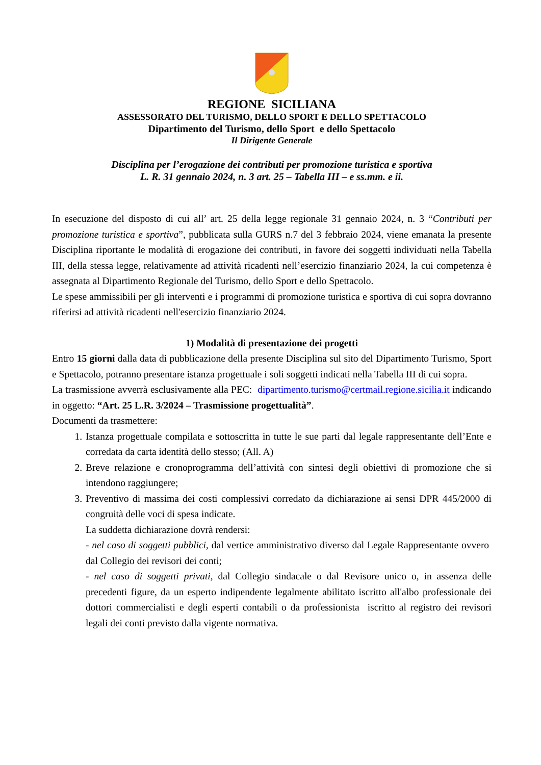REGIONE SICILIANA
ASSESSORATO DEL TURISMO, DELLO SPORT E DELLO SPETTACOLO
Dipartimento del Turismo, dello Sport e dello Spettacolo
Il Dirigente Generale
Disciplina per l’erogazione dei contributi per promozione turistica e sportiva
L. R. 31 gennaio 2024, n. 3 art. 25 – Tabella III – e ss.mm. e ii.
In esecuzione del disposto di cui all’ art. 25 della legge regionale 31 gennaio 2024, n. 3 “Contributi per promozione turistica e sportiva”, pubblicata sulla GURS n.7 del 3 febbraio 2024, viene emanata la presente Disciplina riportante le modalità di erogazione dei contributi, in favore dei soggetti individuati nella Tabella III, della stessa legge, relativamente ad attività ricadenti nell’esercizio finanziario 2024, la cui competenza è assegnata al Dipartimento Regionale del Turismo, dello Sport e dello Spettacolo.
Le spese ammissibili per gli interventi e i programmi di promozione turistica e sportiva di cui sopra dovranno riferirsi ad attività ricadenti nell'esercizio finanziario 2024.
1) Modalità di presentazione dei progetti
Entro 15 giorni dalla data di pubblicazione della presente Disciplina sul sito del Dipartimento Turismo, Sport e Spettacolo, potranno presentare istanza progettuale i soli soggetti indicati nella Tabella III di cui sopra.
La trasmissione avverrà esclusivamente alla PEC: dipartimento.turismo@certmail.regione.sicilia.it indicando in oggetto: “Art. 25 L.R. 3/2024 – Trasmissione progettualità”.
Documenti da trasmettere:
1. Istanza progettuale compilata e sottoscritta in tutte le sue parti dal legale rappresentante dell’Ente e corredata da carta identità dello stesso; (All. A)
2. Breve relazione e cronoprogramma dell’attività con sintesi degli obiettivi di promozione che si intendono raggiungere;
3. Preventivo di massima dei costi complessivi corredato da dichiarazione ai sensi DPR 445/2000 di congruità delle voci di spesa indicate.
La suddetta dichiarazione dovrà rendersi:
- nel caso di soggetti pubblici, dal vertice amministrativo diverso dal Legale Rappresentante ovvero dal Collegio dei revisori dei conti;
- nel caso di soggetti privati, dal Collegio sindacale o dal Revisore unico o, in assenza delle precedenti figure, da un esperto indipendente legalmente abilitato iscritto all'albo professionale dei dottori commercialisti e degli esperti contabili o da professionista iscritto al registro dei revisori legali dei conti previsto dalla vigente normativa.